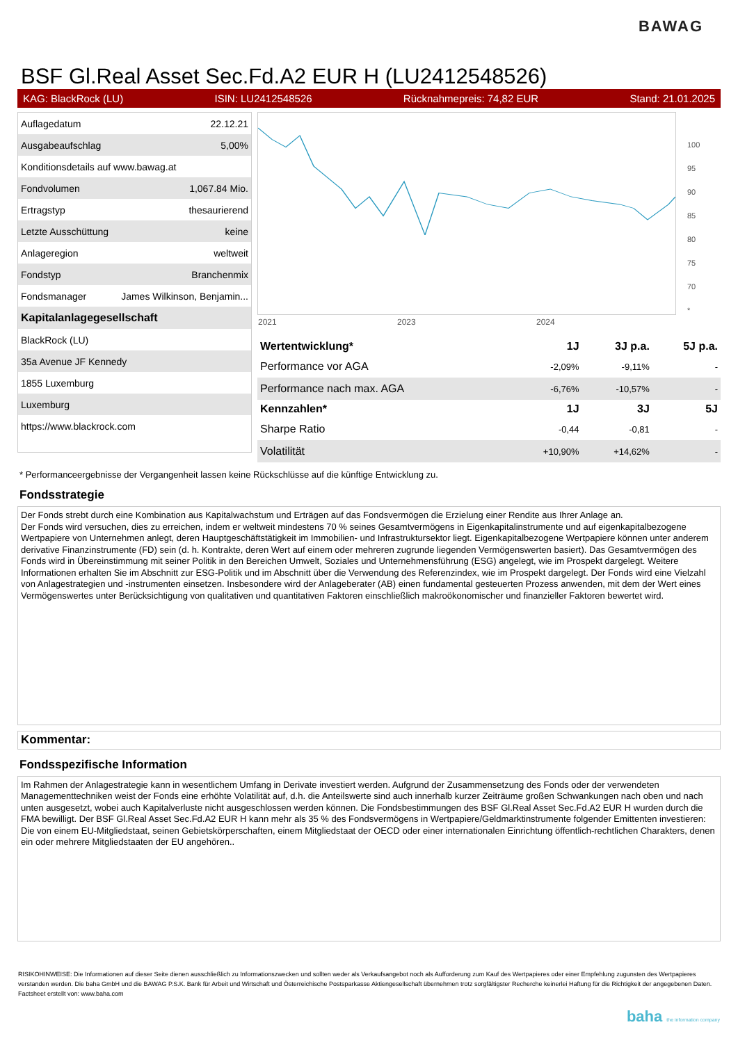BAWAG
BSF Gl.Real Asset Sec.Fd.A2 EUR H (LU2412548526)
KAG: BlackRock (LU) ISIN: LU2412548526 Rücknahmepreis: 74,82 EUR Stand: 21.01.2025
| Auflagedatum | 22.12.21 |
| Ausgabeaufschlag | 5,00% |
| Konditionsdetails auf www.bawag.at | |
| Fondvolumen | 1,067.84 Mio. |
| Ertragstyp | thesaurierend |
| Letzte Ausschüttung | keine |
| Anlageregion | weltweit |
| Fondstyp | Branchenmix |
| Fondsmanager | James Wilkinson, Benjamin... |
| Kapitalanlagegesellschaft | |
| BlackRock (LU) | |
| 35a Avenue JF Kennedy | |
| 1855 Luxemburg | |
| Luxemburg | |
| https://www.blackrock.com | |
2021 2023 2024
100
95
90
85
80
75
70
*
| Wertentwicklung* | 1J | 3J p.a. | 5J p.a. |
| --- | --- | --- | --- |
| Performance vor AGA | -2,09% | -9,11% | - |
| Performance nach max. AGA | -6,76% | -10,57% | - |
| Kennzahlen* | 1J | 3J | 5J |
| Sharpe Ratio | -0,44 | -0,81 | - |
| Volatilität | +10,90% | +14,62% | - |
* Performanceergebnisse der Vergangenheit lassen keine Rückschlüsse auf die künftige Entwicklung zu.
Fondsstrategie
Der Fonds strebt durch eine Kombination aus Kapitalwachstum und Erträgen auf das Fondsvermögen die Erzielung einer Rendite aus Ihrer Anlage an.
Der Fonds wird versuchen, dies zu erreichen, indem er weltweit mindestens 70 % seines Gesamtvermögens in Eigenkapitalinstrumente und auf eigenkapitalbezogene Wertpapiere von Unternehmen anlegt, deren Hauptgeschäftstätigkeit im Immobilien- und Infrastruktursektor liegt. Eigenkapitalbezogene Wertpapiere können unter anderem derivative Finanzinstrumente (FD) sein (d. h. Kontrakte, deren Wert auf einem oder mehreren zugrunde liegenden Vermögenswerten basiert). Das Gesamtvermögen des Fonds wird in Übereinstimmung mit seiner Politik in den Bereichen Umwelt, Soziales und Unternehmensführung (ESG) angelegt, wie im Prospekt dargelegt. Weitere Informationen erhalten Sie im Abschnitt zur ESG-Politik und im Abschnitt über die Verwendung des Referenzindex, wie im Prospekt dargelegt. Der Fonds wird eine Vielzahl von Anlagestrategien und -instrumenten einsetzen. Insbesondere wird der Anlageberater (AB) einen fundamental gesteuerten Prozess anwenden, mit dem der Wert eines Vermögenswertes unter Berücksichtigung von qualitativen und quantitativen Faktoren einschließlich makroökonomischer und finanzieller Faktoren bewertet wird.
Kommentar:
Fondsspezifische Information
Im Rahmen der Anlagestrategie kann in wesentlichem Umfang in Derivate investiert werden. Aufgrund der Zusammensetzung des Fonds oder der verwendeten Managementtechniken weist der Fonds eine erhöhte Volatilität auf, d.h. die Anteilswerte sind auch innerhalb kurzer Zeiträume großen Schwankungen nach oben und nach unten ausgesetzt, wobei auch Kapitalverluste nicht ausgeschlossen werden können. Die Fondsbestimmungen des BSF Gl.Real Asset Sec.Fd.A2 EUR H wurden durch die FMA bewilligt. Der BSF Gl.Real Asset Sec.Fd.A2 EUR H kann mehr als 35 % des Fondsvermögens in Wertpapiere/Geldmarktinstrumente folgender Emittenten investieren: Die von einem EU-Mitgliedstaat, seinen Gebietskörperschaften, einem Mitgliedstaat der OECD oder einer internationalen Einrichtung öffentlich-rechtlichen Charakters, denen ein oder mehrere Mitgliedstaaten der EU angehören..
RISIKOHINWEISE: Die Informationen auf dieser Seite dienen ausschließlich zu Informationszwecken und sollten weder als Verkaufsangebot noch als Aufforderung zum Kauf des Wertpapieres oder einer Empfehlung zugunsten des Wertpapieres verstanden werden. Die baha GmbH und die BAWAG P.S.K. Bank für Arbeit und Wirtschaft und Österreichische Postsparkasse Aktiengesellschaft übernehmen trotz sorgfältigster Recherche keinerlei Haftung für die Richtigkeit der angegebenen Daten.
Factsheet erstellt von: www.baha.com
baha the information company